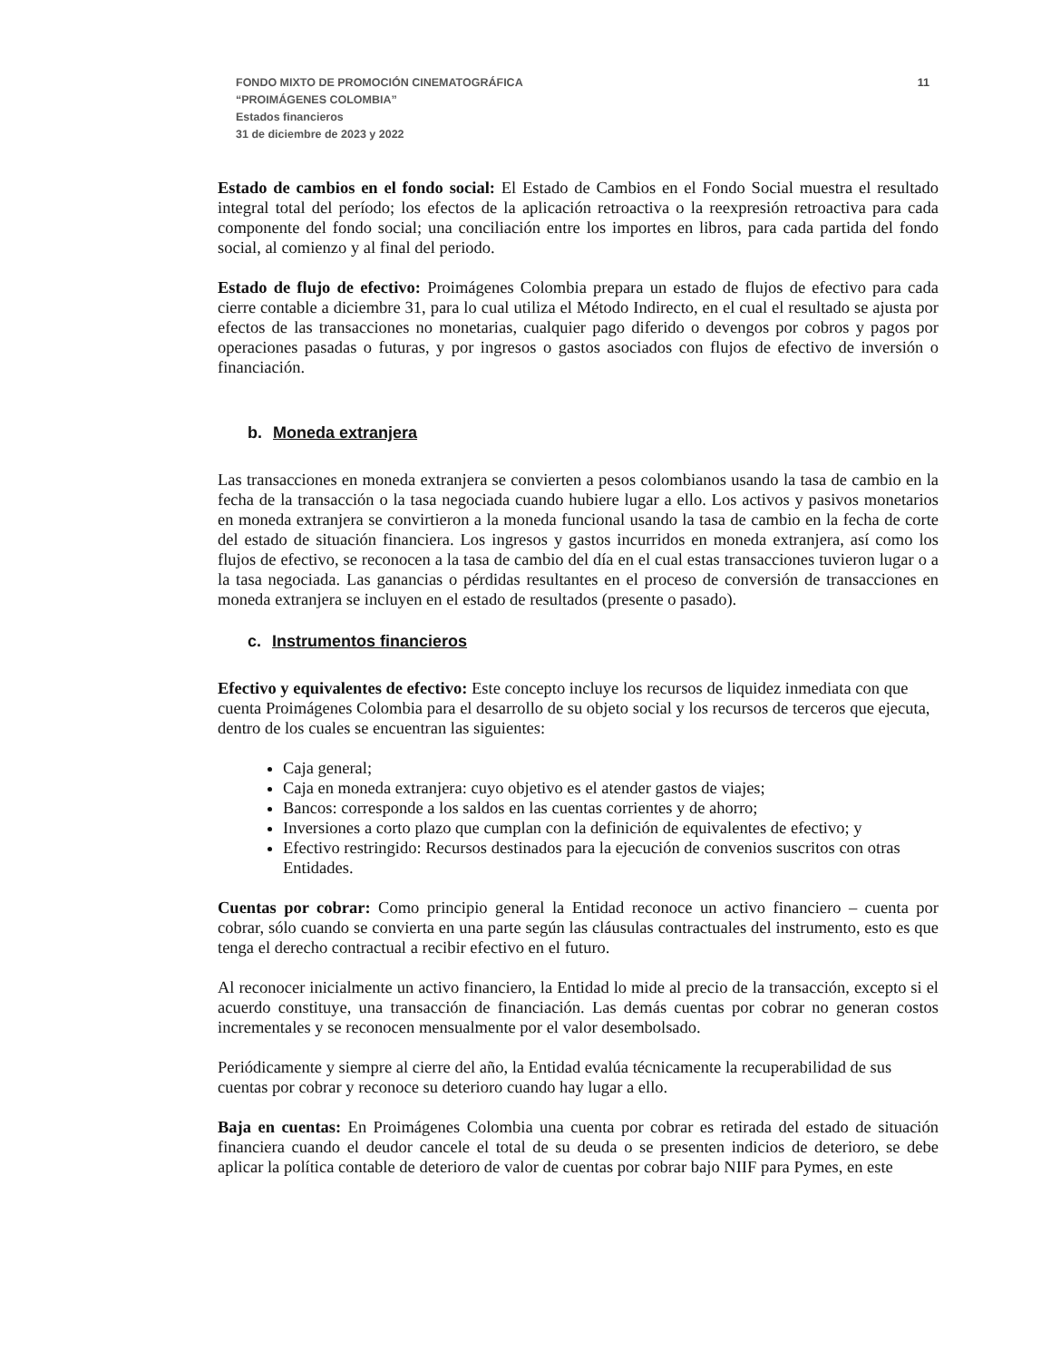FONDO MIXTO DE PROMOCIÓN CINEMATOGRÁFICA
“PROIMÁGENES COLOMBIA”
Estados financieros
31 de diciembre de 2023 y 2022
11
Estado de cambios en el fondo social: El Estado de Cambios en el Fondo Social muestra el resultado integral total del período; los efectos de la aplicación retroactiva o la reexpresión retroactiva para cada componente del fondo social; una conciliación entre los importes en libros, para cada partida del fondo social, al comienzo y al final del periodo.
Estado de flujo de efectivo: Proimágenes Colombia prepara un estado de flujos de efectivo para cada cierre contable a diciembre 31, para lo cual utiliza el Método Indirecto, en el cual el resultado se ajusta por efectos de las transacciones no monetarias, cualquier pago diferido o devengos por cobros y pagos por operaciones pasadas o futuras, y por ingresos o gastos asociados con flujos de efectivo de inversión o financiación.
b. Moneda extranjera
Las transacciones en moneda extranjera se convierten a pesos colombianos usando la tasa de cambio en la fecha de la transacción o la tasa negociada cuando hubiere lugar a ello. Los activos y pasivos monetarios en moneda extranjera se convirtieron a la moneda funcional usando la tasa de cambio en la fecha de corte del estado de situación financiera. Los ingresos y gastos incurridos en moneda extranjera, así como los flujos de efectivo, se reconocen a la tasa de cambio del día en el cual estas transacciones tuvieron lugar o a la tasa negociada. Las ganancias o pérdidas resultantes en el proceso de conversión de transacciones en moneda extranjera se incluyen en el estado de resultados (presente o pasado).
c. Instrumentos financieros
Efectivo y equivalentes de efectivo: Este concepto incluye los recursos de liquidez inmediata con que cuenta Proimágenes Colombia para el desarrollo de su objeto social y los recursos de terceros que ejecuta, dentro de los cuales se encuentran las siguientes:
Caja general;
Caja en moneda extranjera: cuyo objetivo es el atender gastos de viajes;
Bancos: corresponde a los saldos en las cuentas corrientes y de ahorro;
Inversiones a corto plazo que cumplan con la definición de equivalentes de efectivo; y
Efectivo restringido: Recursos destinados para la ejecución de convenios suscritos con otras Entidades.
Cuentas por cobrar: Como principio general la Entidad reconoce un activo financiero – cuenta por cobrar, sólo cuando se convierta en una parte según las cláusulas contractuales del instrumento, esto es que tenga el derecho contractual a recibir efectivo en el futuro.
Al reconocer inicialmente un activo financiero, la Entidad lo mide al precio de la transacción, excepto si el acuerdo constituye, una transacción de financiación. Las demás cuentas por cobrar no generan costos incrementales y se reconocen mensualmente por el valor desembolsado.
Periódicamente y siempre al cierre del año, la Entidad evalúa técnicamente la recuperabilidad de sus cuentas por cobrar y reconoce su deterioro cuando hay lugar a ello.
Baja en cuentas: En Proimágenes Colombia una cuenta por cobrar es retirada del estado de situación financiera cuando el deudor cancele el total de su deuda o se presenten indicios de deterioro, se debe aplicar la política contable de deterioro de valor de cuentas por cobrar bajo NIIF para Pymes, en este